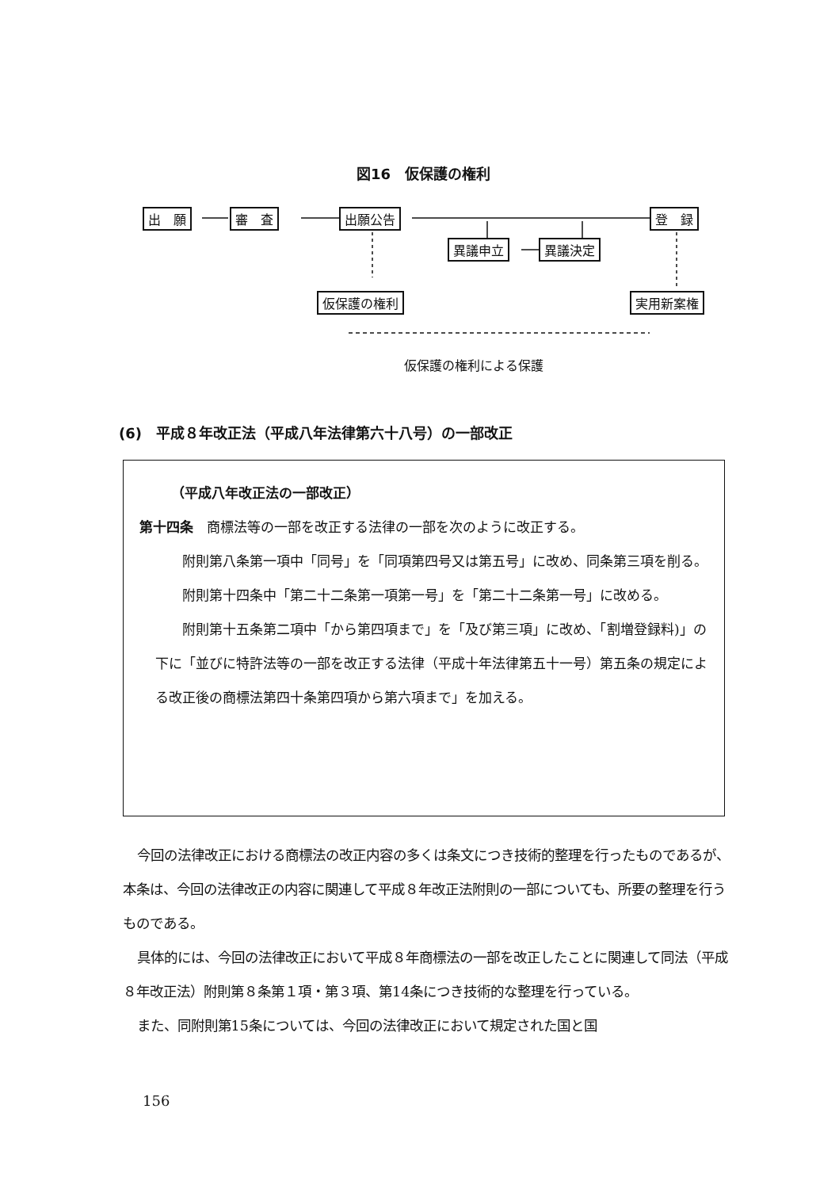図16　仮保護の権利
出　願 審　査 出願公告 登　録
異議申立 異議決定
仮保護の権利 実用新案権
仮保護の権利による保護
(6)　平成８年改正法（平成八年法律第六十八号）の一部改正
（平成八年改正法の一部改正）
第十四条　商標法等の一部を改正する法律の一部を次のように改正する。
附則第八条第一項中「同号」を「同項第四号又は第五号」に改め、同条第三項を削る。
附則第十四条中「第二十二条第一項第一号」を「第二十二条第一号」に改める。
附則第十五条第二項中「から第四項まで」を「及び第三項」に改め、「割増登録料)」の下に「並びに特許法等の一部を改正する法律（平成十年法律第五十一号）第五条の規定による改正後の商標法第四十条第四項から第六項まで」を加える。
今回の法律改正における商標法の改正内容の多くは条文につき技術的整理を行ったものであるが、本条は、今回の法律改正の内容に関連して平成８年改正法附則の一部についても、所要の整理を行うものである。
具体的には、今回の法律改正において平成８年商標法の一部を改正したことに関連して同法（平成８年改正法）附則第８条第１項・第３項、第14条につき技術的な整理を行っている。
また、同附則第15条については、今回の法律改正において規定された国と国
156